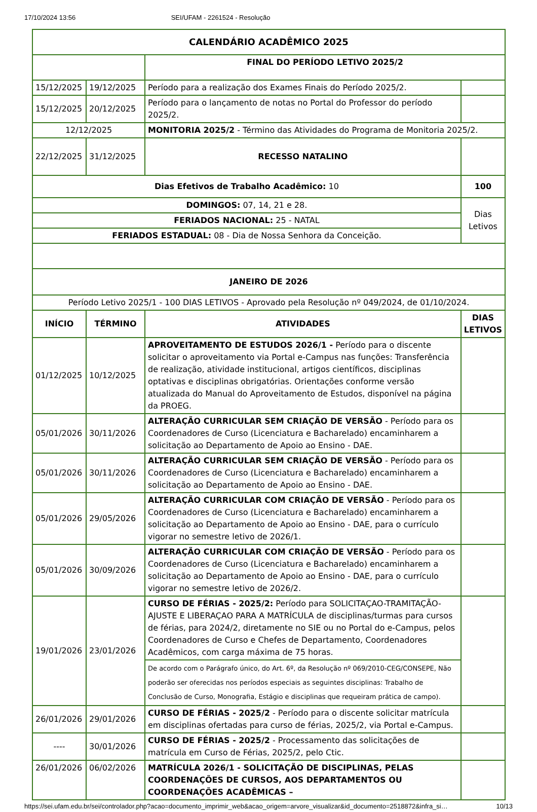17/10/2024 13:56 SEI/UFAM - 2261524 - Resolução
| CALENDÁRIO ACADÊMICO 2025 | | | |
| --- | --- | --- | --- |
| | | FINAL DO PERÍODO LETIVO 2025/2 | |
| 15/12/2025 | 19/12/2025 | Período para a realização dos Exames Finais do Período 2025/2. | |
| 15/12/2025 | 20/12/2025 | Período para o lançamento de notas no Portal do Professor do período 2025/2. | |
| 12/12/2025 | | MONITORIA 2025/2 - Término das Atividades do Programa de Monitoria 2025/2. | |
| 22/12/2025 | 31/12/2025 | RECESSO NATALINO | |
| Dias Efetivos de Trabalho Acadêmico: 10 | | | 100 |
| DOMINGOS: 07, 14, 21 e 28. | | | Dias Letivos |
| FERIADOS NACIONAL: 25 - NATAL | | | |
| FERIADOS ESTADUAL: 08 - Dia de Nossa Senhora da Conceição. | | | |
| JANEIRO DE 2026 | | | |
| Período Letivo 2025/1 - 100 DIAS LETIVOS - Aprovado pela Resolução nº 049/2024, de 01/10/2024. | | | |
| INÍCIO | TÉRMINO | ATIVIDADES | DIAS LETIVOS |
| 01/12/2025 | 10/12/2025 | APROVEITAMENTO DE ESTUDOS 2026/1 - Período para o discente solicitar o aproveitamento via Portal e-Campus nas funções: Transferência de realização, atividade institucional, artigos científicos, disciplinas optativas e disciplinas obrigatórias. Orientações conforme versão atualizada do Manual do Aproveitamento de Estudos, disponível na página da PROEG. | |
| 05/01/2026 | 30/11/2026 | ALTERAÇÃO CURRICULAR SEM CRIAÇÃO DE VERSÃO - Período para os Coordenadores de Curso (Licenciatura e Bacharelado) encaminharem a solicitação ao Departamento de Apoio ao Ensino - DAE. | |
| 05/01/2026 | 30/11/2026 | ALTERAÇÃO CURRICULAR SEM CRIAÇÃO DE VERSÃO - Período para os Coordenadores de Curso (Licenciatura e Bacharelado) encaminharem a solicitação ao Departamento de Apoio ao Ensino - DAE. | |
| 05/01/2026 | 29/05/2026 | ALTERAÇÃO CURRICULAR COM CRIAÇÃO DE VERSÃO - Período para os Coordenadores de Curso (Licenciatura e Bacharelado) encaminharem a solicitação ao Departamento de Apoio ao Ensino - DAE, para o currículo vigorar no semestre letivo de 2026/1. | |
| 05/01/2026 | 30/09/2026 | ALTERAÇÃO CURRICULAR COM CRIAÇÃO DE VERSÃO - Período para os Coordenadores de Curso (Licenciatura e Bacharelado) encaminharem a solicitação ao Departamento de Apoio ao Ensino - DAE, para o currículo vigorar no semestre letivo de 2026/2. | |
| 19/01/2026 | 23/01/2026 | CURSO DE FÉRIAS - 2025/2: Período para SOLICITAÇAO-TRAMITAÇÃO-AJUSTE E LIBERAÇAO PARA A MATRÍCULA de disciplinas/turmas para cursos de férias, para 2024/2, diretamente no SIE ou no Portal do e-Campus, pelos Coordenadores de Curso e Chefes de Departamento, Coordenadores Acadêmicos, com carga máxima de 75 horas. | |
| | | De acordo com o Parágrafo único, do Art. 6º, da Resolução nº 069/2010-CEG/CONSEPE, Não poderão ser oferecidas nos períodos especiais as seguintes disciplinas: Trabalho de Conclusão de Curso, Monografia, Estágio e disciplinas que requeiram prática de campo). | |
| 26/01/2026 | 29/01/2026 | CURSO DE FÉRIAS - 2025/2 - Período para o discente solicitar matrícula em disciplinas ofertadas para curso de férias, 2025/2, via Portal e-Campus. | |
| ---- | 30/01/2026 | CURSO DE FÉRIAS - 2025/2 - Processamento das solicitações de matrícula em Curso de Férias, 2025/2, pelo Ctic. | |
| 26/01/2026 | 06/02/2026 | MATRÍCULA 2026/1 - SOLICITAÇÃO DE DISCIPLINAS, PELAS COORDENAÇÕES DE CURSOS, AOS DEPARTAMENTOS OU COORDENAÇÕES ACADÊMICAS – | |
https://sei.ufam.edu.br/sei/controlador.php?acao=documento_imprimir_web&acao_origem=arvore_visualizar&id_documento=2518872&infra_si… 10/13